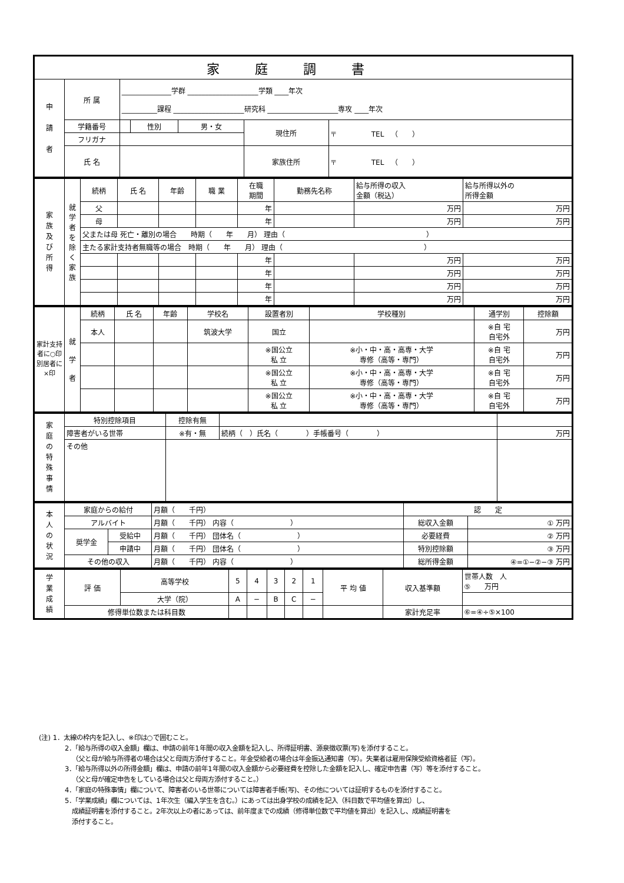| 家庭調書 | | | | | | |
| --- | --- | --- | --- | --- | --- | --- |
| 申 請 者 | 所 属 | ______________学群 ____________________学類 ____年次 __________課程 ____________________研究科 ____________________専攻 ____年次 | | | | |
| | 学籍番号 | | 性別 | 男・女 | 現住所 | 〒 TEL （ ） |
| | フリガナ | | | | | |
| | 氏 名 | | | | 家族住所 | 〒 TEL （ ） |
| 家 族 及 び 所 得 | 就 学 者 を 除 く 家 族 | 続柄 | 氏 名 | 年齢 | 職 業 | 在職 期間 | 勤務先名称 | 給与所得の収入 金額（税込） | 給与所得以外の 所得金額 |
| | | 父 | | | | 年 | | 万円 | 万円 |
| | | 母 | | | | 年 | | 万円 | 万円 |
| | | 父または母 死亡・離別の場合 時期（ 年 月） 理由（ ） | | | | | | | |
| | | 主たる家計支持者無職等の場合 時期（ 年 月） 理由（ ） | | | | | | | |
| | | | | | | 年 | | 万円 | 万円 |
| | | | | | | 年 | | 万円 | 万円 |
| | | | | | | 年 | | 万円 | 万円 |
| | | | | | | 年 | | 万円 | 万円 |
| 家計支持者に○印 別居者に×印 | 就 学 者 | 続柄 | 氏 名 | 年齢 | 学校名 | 設置者別 | 学校種別 | 通学別 | 控除額 |
| | | 本人 | | | 筑波大学 | 国立 | | ※自 宅 自宅外 | 万円 |
| | | | | | | ※国公立 私 立 | ※小・中・高・高専・大学 専修（高等・専門） | ※自 宅 自宅外 | 万円 |
| | | | | | | ※国公立 私 立 | ※小・中・高・高専・大学 専修（高等・専門） | ※自 宅 自宅外 | 万円 |
| | | | | | | ※国公立 私 立 | ※小・中・高・高専・大学 専修（高等・専門） | ※自 宅 自宅外 | 万円 |
| 家 庭 の 特 殊 事 情 | 特別控除項目 | 控除有無 | | |
| | 障害者がいる世帯 | ※有・無 | 続柄（ ）氏名（ ）手帳番号（ ） | 万円 |
| | その他 | | | |
| 本 人 の 状 況 | 家庭からの給付 | | 月額（ 千円） | 認 定 | |
| | アルバイト | | 月額（ 千円） 内容（ ） | 総収入金額 | ① 万円 |
| | 奨学金 | 受給中 | 月額（ 千円） 団体名（ ） | 必要経費 | ② 万円 |
| | | 申請中 | 月額（ 千円） 団体名（ ） | 特別控除額 | ③ 万円 |
| | その他の収入 | | 月額（ 千円） 内容（ ） | 総所得金額 | ④=①−②−③ 万円 |
| 学 業 成 績 | 評 価 | 高等学校 | 5 | 4 | 3 | 2 | 1 | 平 均 値 | 収入基準額 | 世帯人数 人 ⑤ 万円 |
| | | 大学（院） | A | − | B | C | − | | | |
| | 修得単位数または科目数 | | | | | | | | 家計充足率 | ⑥=④÷⑤×100 |
(注) 1．太線の枠内を記入し、※印は○で囲むこと。
2．「給与所得の収入金額」欄は、申請の前年1年間の収入金額を記入し、所得証明書、源泉徴収票(写)を添付すること。
（父と母が給与所得者の場合は父と母両方添付すること。年金受給者の場合は年金振込通知書（写）。失業者は雇用保険受給資格者証（写）。
3．「給与所得以外の所得金額」欄は、申請の前年1年間の収入金額から必要経費を控除した金額を記入し、確定申告書（写）等を添付すること。
（父と母が確定申告をしている場合は父と母両方添付すること。）
4．「家庭の特殊事情」欄について、障害者のいる世帯については障害者手帳(写)、その他については証明するものを添付すること。
5．「学業成績」欄については、1年次生（編入学生を含む。）にあっては出身学校の成績を記入（科目数で平均値を算出）し、
成績証明書を添付すること。2年次以上の者にあっては、前年度までの成績（修得単位数で平均値を算出）を記入し、成績証明書を
添付すること。